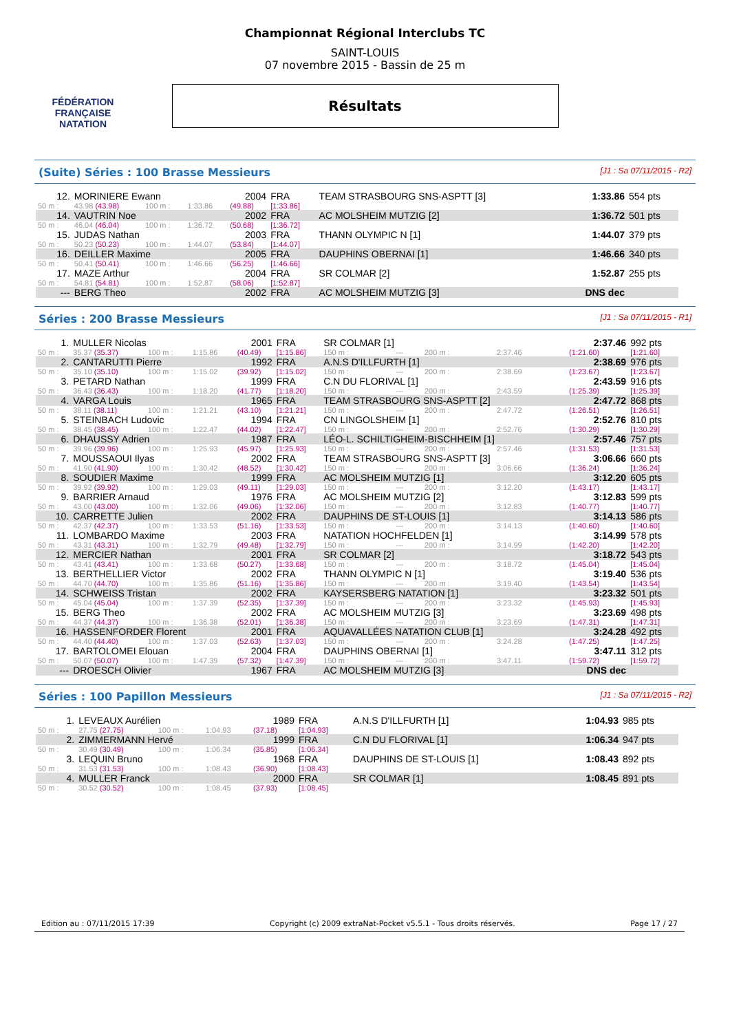FÉDÉRATION FRANÇAISE
NATATION
Championnat Régional Interclubs TC
SAINT-LOUIS
07 novembre 2015 - Bassin de 25 m
Résultats
(Suite) Séries : 100 Brasse Messieurs [J1 : Sa 07/11/2015 - R2]
| 12. | MORINIERE Ewann | | | 2004 | FRA | TEAM STRASBOURG SNS-ASPTT [3] | 1:33.86 | 554 pts |
| 50 m : | 43.98 (43.98) | 100 m : | 1:33.86 | (49.88) | [1:33.86] | | | |
| 14. | VAUTRIN Noe | | | 2002 | FRA | AC MOLSHEIM MUTZIG [2] | 1:36.72 | 501 pts |
| 50 m : | 46.04 (46.04) | 100 m : | 1:36.72 | (50.68) | [1:36.72] | | | |
| 15. | JUDAS Nathan | | | 2003 | FRA | THANN OLYMPIC N [1] | 1:44.07 | 379 pts |
| 50 m : | 50.23 (50.23) | 100 m : | 1:44.07 | (53.84) | [1:44.07] | | | |
| 16. | DEILLER Maxime | | | 2005 | FRA | DAUPHINS OBERNAI [1] | 1:46.66 | 340 pts |
| 50 m : | 50.41 (50.41) | 100 m : | 1:46.66 | (56.25) | [1:46.66] | | | |
| 17. | MAZE Arthur | | | 2004 | FRA | SR COLMAR [2] | 1:52.87 | 255 pts |
| 50 m : | 54.81 (54.81) | 100 m : | 1:52.87 | (58.06) | [1:52.87] | | | |
| --- | BERG Theo | | | 2002 | FRA | AC MOLSHEIM MUTZIG [3] | DNS dec | |
Séries : 200 Brasse Messieurs [J1 : Sa 07/11/2015 - R1]
| 1. | MULLER Nicolas | | | 2001 | FRA | SR COLMAR [1] | | | | 2:37.46 | 992 pts |
| 50 m : | 35.37 (35.37) | 100 m : | 1:15.86 | (40.49) | [1:15.86] | 150 m : | --- | 200 m : | 2:37.46 | (1:21.60) | [1:21.60] |
| 2. | CANTARUTTI Pierre | | | 1992 | FRA | A.N.S D'ILLFURTH [1] | | | | 2:38.69 | 976 pts |
| 50 m : | 35.10 (35.10) | 100 m : | 1:15.02 | (39.92) | [1:15.02] | 150 m : | --- | 200 m : | 2:38.69 | (1:23.67) | [1:23.67] |
| 3. | PETARD Nathan | | | 1999 | FRA | C.N DU FLORIVAL [1] | | | | 2:43.59 | 916 pts |
| 50 m : | 36.43 (36.43) | 100 m : | 1:18.20 | (41.77) | [1:18.20] | 150 m : | --- | 200 m : | 2:43.59 | (1:25.39) | [1:25.39] |
| 4. | VARGA Louis | | | 1965 | FRA | TEAM STRASBOURG SNS-ASPTT [2] | | | | 2:47.72 | 868 pts |
| 50 m : | 38.11 (38.11) | 100 m : | 1:21.21 | (43.10) | [1:21.21] | 150 m : | --- | 200 m : | 2:47.72 | (1:26.51) | [1:26.51] |
| 5. | STEINBACH Ludovic | | | 1994 | FRA | CN LINGOLSHEIM [1] | | | | 2:52.76 | 810 pts |
| 50 m : | 38.45 (38.45) | 100 m : | 1:22.47 | (44.02) | [1:22.47] | 150 m : | --- | 200 m : | 2:52.76 | (1:30.29) | [1:30.29] |
| 6. | DHAUSSY Adrien | | | 1987 | FRA | LÉO-L. SCHILTIGHEIM-BISCHHEIM [1] | | | | 2:57.46 | 757 pts |
| 50 m : | 39.96 (39.96) | 100 m : | 1:25.93 | (45.97) | [1:25.93] | 150 m : | --- | 200 m : | 2:57.46 | (1:31.53) | [1:31.53] |
| 7. | MOUSSAOUI Ilyas | | | 2002 | FRA | TEAM STRASBOURG SNS-ASPTT [3] | | | | 3:06.66 | 660 pts |
| 50 m : | 41.90 (41.90) | 100 m : | 1:30.42 | (48.52) | [1:30.42] | 150 m : | --- | 200 m : | 3:06.66 | (1:36.24) | [1:36.24] |
| 8. | SOUDIER Maxime | | | 1999 | FRA | AC MOLSHEIM MUTZIG [1] | | | | 3:12.20 | 605 pts |
| 50 m : | 39.92 (39.92) | 100 m : | 1:29.03 | (49.11) | [1:29.03] | 150 m : | --- | 200 m : | 3:12.20 | (1:43.17) | [1:43.17] |
| 9. | BARRIER Arnaud | | | 1976 | FRA | AC MOLSHEIM MUTZIG [2] | | | | 3:12.83 | 599 pts |
| 50 m : | 43.00 (43.00) | 100 m : | 1:32.06 | (49.06) | [1:32.06] | 150 m : | --- | 200 m : | 3:12.83 | (1:40.77) | [1:40.77] |
| 10. | CARRETTE Julien | | | 2002 | FRA | DAUPHINS DE ST-LOUIS [1] | | | | 3:14.13 | 586 pts |
| 50 m : | 42.37 (42.37) | 100 m : | 1:33.53 | (51.16) | [1:33.53] | 150 m : | --- | 200 m : | 3:14.13 | (1:40.60) | [1:40.60] |
| 11. | LOMBARDO Maxime | | | 2003 | FRA | NATATION HOCHFELDEN [1] | | | | 3:14.99 | 578 pts |
| 50 m : | 43.31 (43.31) | 100 m : | 1:32.79 | (49.48) | [1:32.79] | 150 m : | --- | 200 m : | 3:14.99 | (1:42.20) | [1:42.20] |
| 12. | MERCIER Nathan | | | 2001 | FRA | SR COLMAR [2] | | | | 3:18.72 | 543 pts |
| 50 m : | 43.41 (43.41) | 100 m : | 1:33.68 | (50.27) | [1:33.68] | 150 m : | --- | 200 m : | 3:18.72 | (1:45.04) | [1:45.04] |
| 13. | BERTHELLIER Victor | | | 2002 | FRA | THANN OLYMPIC N [1] | | | | 3:19.40 | 536 pts |
| 50 m : | 44.70 (44.70) | 100 m : | 1:35.86 | (51.16) | [1:35.86] | 150 m : | --- | 200 m : | 3:19.40 | (1:43.54) | [1:43.54] |
| 14. | SCHWEISS Tristan | | | 2002 | FRA | KAYSERSBERG NATATION [1] | | | | 3:23.32 | 501 pts |
| 50 m : | 45.04 (45.04) | 100 m : | 1:37.39 | (52.35) | [1:37.39] | 150 m : | --- | 200 m : | 3:23.32 | (1:45.93) | [1:45.93] |
| 15. | BERG Theo | | | 2002 | FRA | AC MOLSHEIM MUTZIG [3] | | | | 3:23.69 | 498 pts |
| 50 m : | 44.37 (44.37) | 100 m : | 1:36.38 | (52.01) | [1:36.38] | 150 m : | --- | 200 m : | 3:23.69 | (1:47.31) | [1:47.31] |
| 16. | HASSENFORDER Florent | | | 2001 | FRA | AQUAVALLÉES NATATION CLUB [1] | | | | 3:24.28 | 492 pts |
| 50 m : | 44.40 (44.40) | 100 m : | 1:37.03 | (52.63) | [1:37.03] | 150 m : | --- | 200 m : | 3:24.28 | (1:47.25) | [1:47.25] |
| 17. | BARTOLOMEI Elouan | | | 2004 | FRA | DAUPHINS OBERNAI [1] | | | | 3:47.11 | 312 pts |
| 50 m : | 50.07 (50.07) | 100 m : | 1:47.39 | (57.32) | [1:47.39] | 150 m : | --- | 200 m : | 3:47.11 | (1:59.72) | [1:59.72] |
| --- | DROESCH Olivier | | | 1967 | FRA | AC MOLSHEIM MUTZIG [3] | | | | DNS dec | |
Séries : 100 Papillon Messieurs [J1 : Sa 07/11/2015 - R2]
| 1. | LEVEAUX Aurélien | | | 1989 | FRA | A.N.S D'ILLFURTH [1] | 1:04.93 | 985 pts |
| 50 m : | 27.75 (27.75) | 100 m : | 1:04.93 | (37.18) | [1:04.93] | | | |
| 2. | ZIMMERMANN Hervé | | | 1999 | FRA | C.N DU FLORIVAL [1] | 1:06.34 | 947 pts |
| 50 m : | 30.49 (30.49) | 100 m : | 1:06.34 | (35.85) | [1:06.34] | | | |
| 3. | LEQUIN Bruno | | | 1968 | FRA | DAUPHINS DE ST-LOUIS [1] | 1:08.43 | 892 pts |
| 50 m : | 31.53 (31.53) | 100 m : | 1:08.43 | (36.90) | [1:08.43] | | | |
| 4. | MULLER Franck | | | 2000 | FRA | SR COLMAR [1] | 1:08.45 | 891 pts |
| 50 m : | 30.52 (30.52) | 100 m : | 1:08.45 | (37.93) | [1:08.45] | | | |
Edition au : 07/11/2015 17:39 Copyright (c) 2009 extraNat-Pocket v5.5.1 - Tous droits réservés. Page 17 / 27